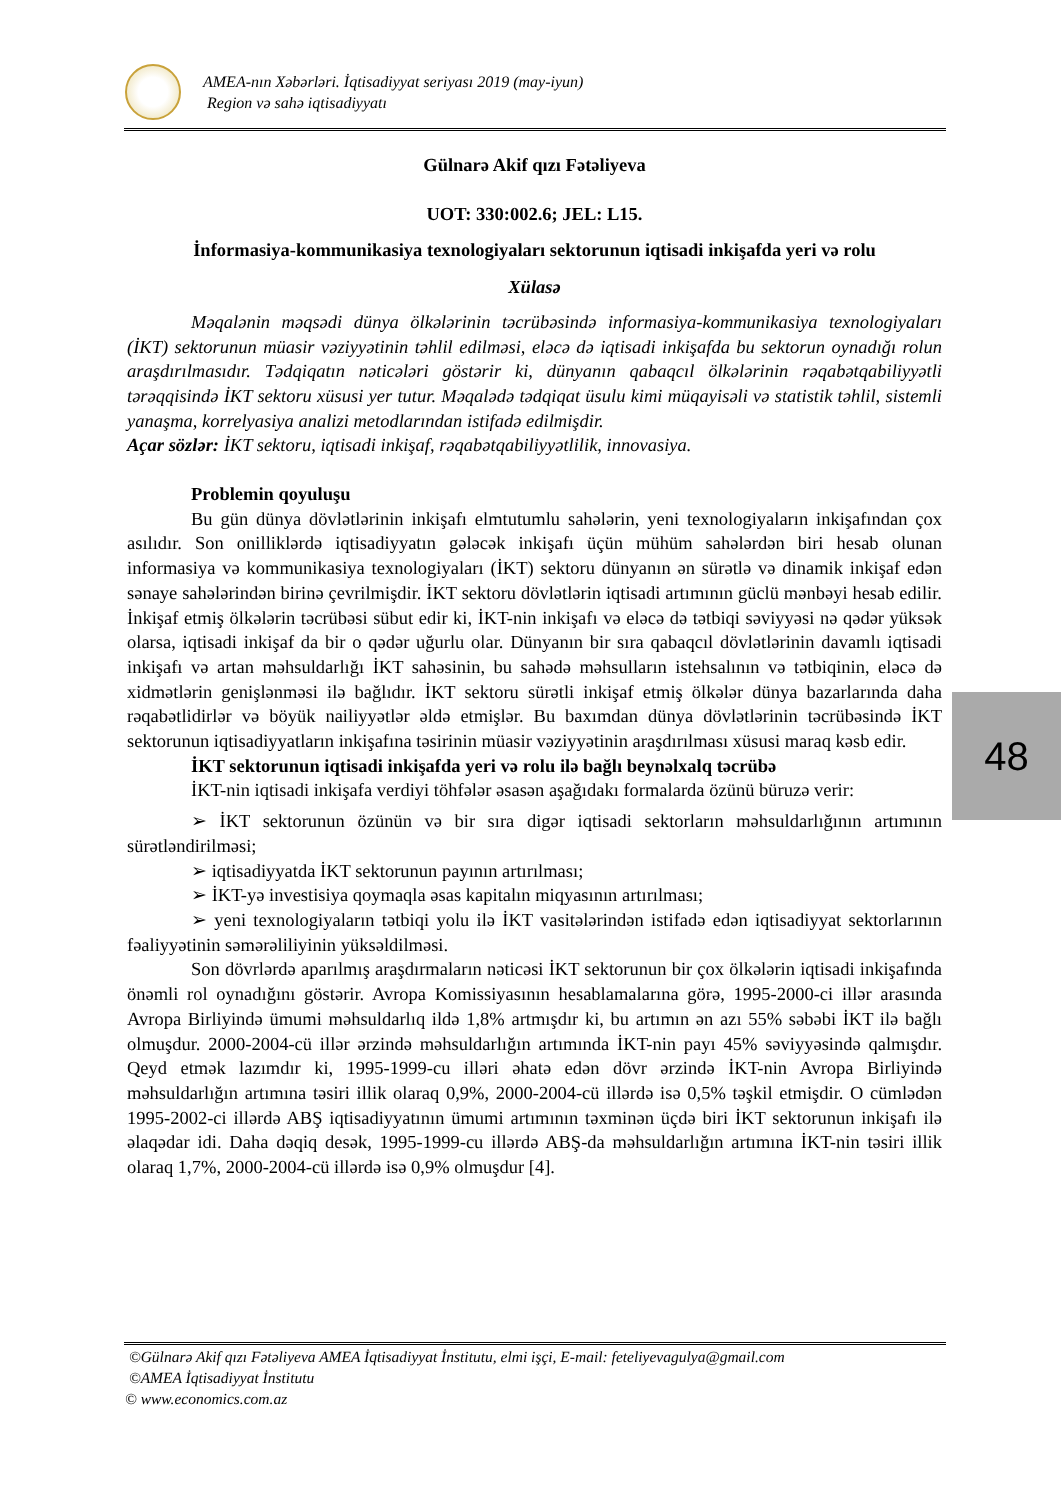AMEA-nın Xəbərləri. İqtisadiyyat seriyası 2019 (may-iyun)
Region və sahə iqtisadiyyatı
Gülnarə Akif qızı Fətəliyeva
UOT: 330:002.6; JEL: L15.
İnformasiya-kommunikasiya texnologiyaları sektorunun iqtisadi inkişafda yeri və rolu
Xülasə
Məqalənin məqsədi dünya ölkələrinin təcrübəsində informasiya-kommunikasiya texnologiyaları (İKT) sektorunun müasir vəziyyətinin təhlil edilməsi, eləcə də iqtisadi inkişafda bu sektorun oynadığı rolun araşdırılmasıdır. Tədqiqatın nəticələri göstərir ki, dünyanın qabaqcıl ölkələrinin rəqabətqabiliyyətli tərəqqisində İKT sektoru xüsusi yer tutur. Məqalədə tədqiqat üsulu kimi müqayisəli və statistik təhlil, sistemli yanaşma, korrelyasiya analizi metodlarından istifadə edilmişdir.
Açar sözlər: İKT sektoru, iqtisadi inkişaf, rəqabətqabiliyyətlilik, innovasiya.
Problemin qoyuluşu
Bu gün dünya dövlətlərinin inkişafı elmtutumlu sahələrin, yeni texnologiyaların inkişafından çox asılıdır. Son onilliklərdə iqtisadiyyatın gələcək inkişafı üçün mühüm sahələrdən biri hesab olunan informasiya və kommunikasiya texnologiyaları (İKT) sektoru dünyanın ən sürətlə və dinamik inkişaf edən sənaye sahələrindən birinə çevrilmişdir. İKT sektoru dövlətlərin iqtisadi artımının güclü mənbəyi hesab edilir. İnkişaf etmiş ölkələrin təcrübəsi sübut edir ki, İKT-nin inkişafı və eləcə də tətbiqi səviyyəsi nə qədər yüksək olarsa, iqtisadi inkişaf da bir o qədər uğurlu olar. Dünyanın bir sıra qabaqcıl dövlətlərinin davamlı iqtisadi inkişafı və artan məhsuldarlığı İKT sahəsinin, bu sahədə məhsulların istehsalının və tətbiqinin, eləcə də xidmətlərin genişlənməsi ilə bağlıdır. İKT sektoru sürətli inkişaf etmiş ölkələr dünya bazarlarında daha rəqabətlidirlər və böyük nailiyyətlər əldə etmişlər. Bu baxımdan dünya dövlətlərinin təcrübəsində İKT sektorunun iqtisadiyyatların inkişafına təsirinin müasir vəziyyətinin araşdırılması xüsusi maraq kəsb edir.
İKT sektorunun iqtisadi inkişafda yeri və rolu ilə bağlı beynəlxalq təcrübə
İKT-nin iqtisadi inkişafa verdiyi töhfələr əsasən aşağıdakı formalarda özünü büruzə verir:
➢ İKT sektorunun özünün və bir sıra digər iqtisadi sektorların məhsuldarlığının artımının sürətləndirilməsi;
➢ iqtisadiyyatda İKT sektorunun payının artırılması;
➢ İKT-yə investisiya qoymaqla əsas kapitalın miqyasının artırılması;
➢ yeni texnologiyaların tətbiqi yolu ilə İKT vasitələrindən istifadə edən iqtisadiyyat sektorlarının fəaliyyətinin səmərəliliyinin yüksəldilməsi.
Son dövrlərdə aparılmış araşdırmaların nəticəsi İKT sektorunun bir çox ölkələrin iqtisadi inkişafında önəmli rol oynadığını göstərir. Avropa Komissiyasının hesablamalarına görə, 1995-2000-ci illər arasında Avropa Birliyində ümumi məhsuldarlıq ildə 1,8% artmışdır ki, bu artımın ən azı 55% səbəbi İKT ilə bağlı olmuşdur. 2000-2004-cü illər ərzində məhsuldarlığın artımında İKT-nin payı 45% səviyyəsində qalmışdır. Qeyd etmək lazımdır ki, 1995-1999-cu illəri əhatə edən dövr ərzində İKT-nin Avropa Birliyində məhsuldarlığın artımına təsiri illik olaraq 0,9%, 2000-2004-cü illərdə isə 0,5% təşkil etmişdir. O cümlədən 1995-2002-ci illərdə ABŞ iqtisadiyyatının ümumi artımının təxminən üçdə biri İKT sektorunun inkişafı ilə əlaqədar idi. Daha dəqiq desək, 1995-1999-cu illərdə ABŞ-da məhsuldarlığın artımına İKT-nin təsiri illik olaraq 1,7%, 2000-2004-cü illərdə isə 0,9% olmuşdur [4].
48
©Gülnarə Akif qızı Fətəliyeva AMEA İqtisadiyyat İnstitutu, elmi işçi, E-mail: feteliyevagulya@gmail.com
©AMEA İqtisadiyyat İnstitutu
© www.economics.com.az